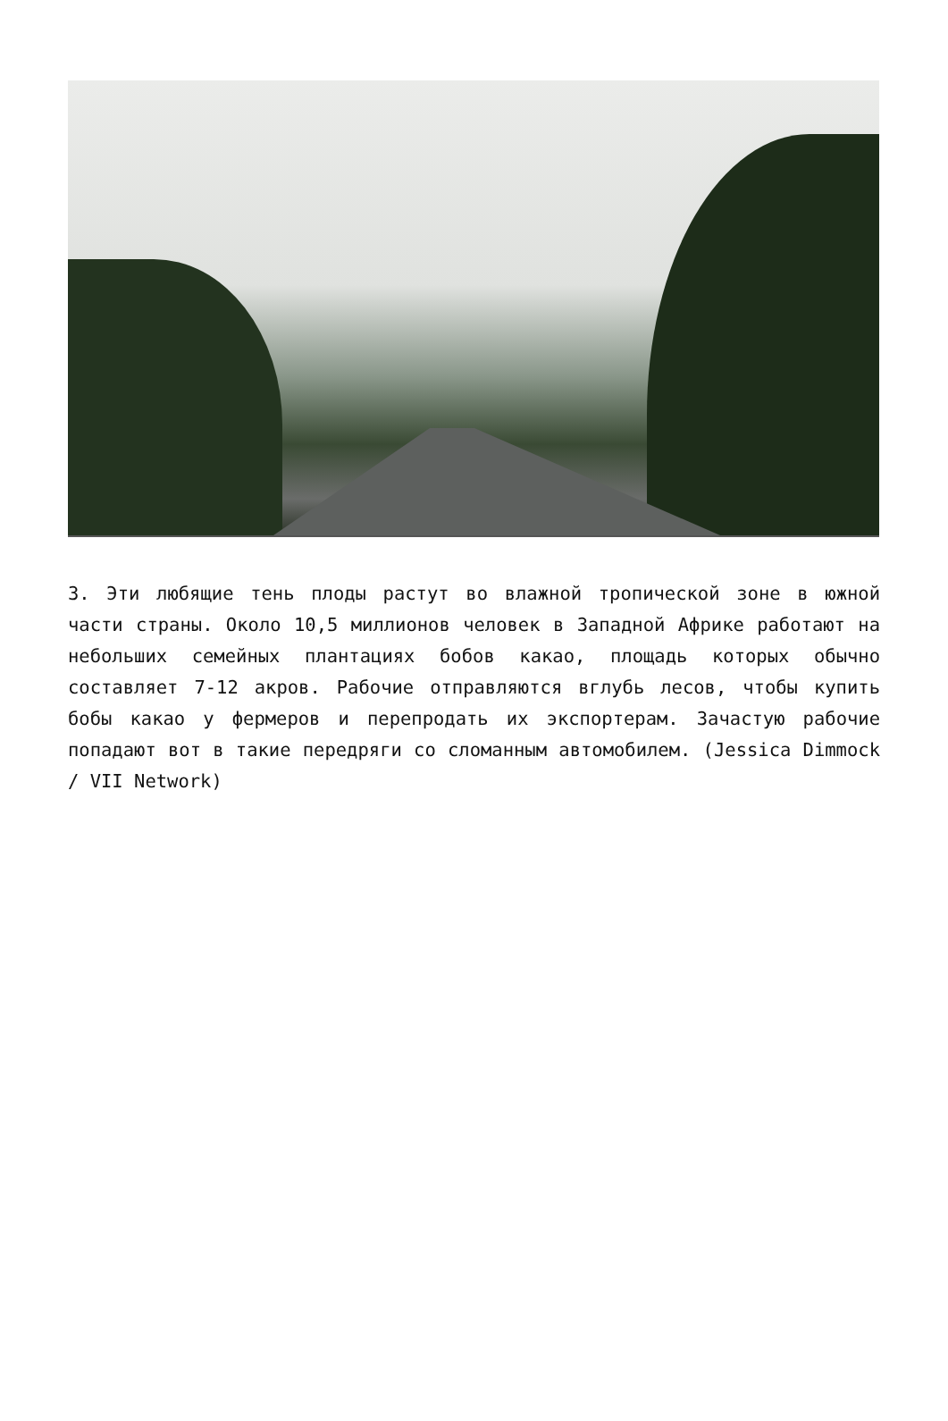3. Эти любящие тень плоды растут во влажной тропической зоне в южной части страны. Около 10,5 миллионов человек в Западной Африке работают на небольших семейных плантациях бобов какао, площадь которых обычно составляет 7-12 акров. Рабочие отправляются вглубь лесов, чтобы купить бобы какао у фермеров и перепродать их экспортерам. Зачастую рабочие попадают вот в такие передряги со сломанным автомобилем. (Jessica Dimmock / VII Network)